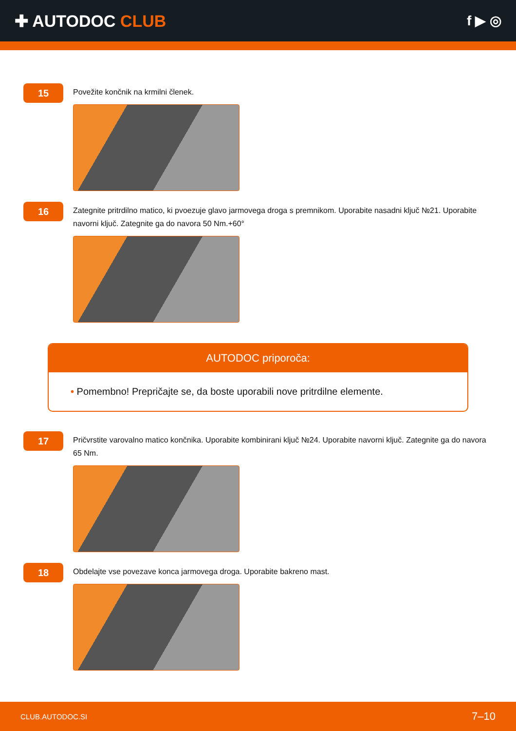✚ AUTODOC CLUB
f ▶ ◎
15
Povežite končnik na krmilni členek.
16
Zategnite pritrdilno matico, ki pvoezuje glavo jarmovega droga s premnikom. Uporabite nasadni ključ №21. Uporabite navorni ključ. Zategnite ga do navora 50 Nm.+60°
AUTODOC priporoča:
• Pomembno! Prepričajte se, da boste uporabili nove pritrdilne elemente.
17
Pričvrstite varovalno matico končnika. Uporabite kombinirani ključ №24. Uporabite navorni ključ. Zategnite ga do navora 65 Nm.
18
Obdelajte vse povezave konca jarmovega droga. Uporabite bakreno mast.
CLUB.AUTODOC.SI 7–10